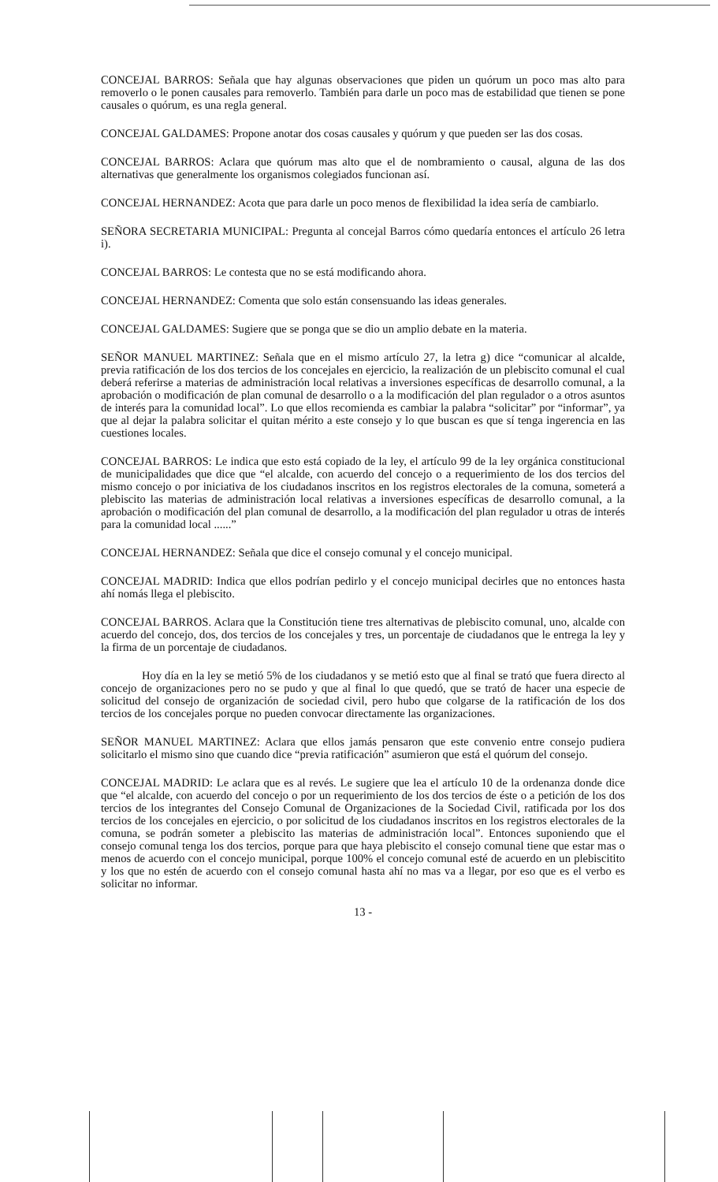CONCEJAL BARROS: Señala que hay algunas observaciones que piden un quórum un poco mas alto para removerlo o le ponen causales para removerlo. También para darle un poco mas de estabilidad que tienen se pone causales o quórum, es una regla general.
CONCEJAL GALDAMES: Propone anotar dos cosas causales y quórum y que pueden ser las dos cosas.
CONCEJAL BARROS: Aclara que quórum mas alto que el de nombramiento o causal, alguna de las dos alternativas que generalmente los organismos colegiados funcionan así.
CONCEJAL HERNANDEZ: Acota que para darle un poco menos de flexibilidad la idea sería de cambiarlo.
SEÑORA SECRETARIA MUNICIPAL: Pregunta al concejal Barros cómo quedaría entonces el artículo 26 letra i).
CONCEJAL BARROS: Le contesta que no se está modificando ahora.
CONCEJAL HERNANDEZ: Comenta que solo están consensuando las ideas generales.
CONCEJAL GALDAMES: Sugiere que se ponga que se dio un amplio debate en la materia.
SEÑOR MANUEL MARTINEZ: Señala que en el mismo artículo 27, la letra g) dice “comunicar al alcalde, previa ratificación de los dos tercios de los concejales en ejercicio, la realización de un plebiscito comunal el cual deberá referirse a materias de administración local relativas a inversiones específicas de desarrollo comunal, a la aprobación o modificación de plan comunal de desarrollo o a la modificación del plan regulador o a otros asuntos de interés para la comunidad local”. Lo que ellos recomienda es cambiar la palabra “solicitar” por “informar”, ya que al dejar la palabra solicitar el quitan mérito a este consejo y lo que buscan es que sí tenga ingerencia en las cuestiones locales.
CONCEJAL BARROS: Le indica que esto está copiado de la ley, el artículo 99 de la ley orgánica constitucional de municipalidades que dice que “el alcalde, con acuerdo del concejo o a requerimiento de los dos tercios del mismo concejo o por iniciativa de los ciudadanos inscritos en los registros electorales de la comuna, someterá a plebiscito las materias de administración local relativas a inversiones específicas de desarrollo comunal, a la aprobación o modificación del plan comunal de desarrollo, a la modificación del plan regulador u otras de interés para la comunidad local ......”
CONCEJAL HERNANDEZ: Señala que dice el consejo comunal y el concejo municipal.
CONCEJAL MADRID: Indica que ellos podrían pedirlo y el concejo municipal decirles que no entonces hasta ahí nomás llega el plebiscito.
CONCEJAL BARROS. Aclara que la Constitución tiene tres alternativas de plebiscito comunal, uno, alcalde con acuerdo del concejo, dos, dos tercios de los concejales y tres, un porcentaje de ciudadanos que le entrega la ley y la firma de un porcentaje de ciudadanos.
Hoy día en la ley se metió 5% de los ciudadanos y se metió esto que al final se trató que fuera directo al concejo de organizaciones pero no se pudo y que al final lo que quedó, que se trató de hacer una especie de solicitud del consejo de organización de sociedad civil, pero hubo que colgarse de la ratificación de los dos tercios de los concejales porque no pueden convocar directamente las organizaciones.
SEÑOR MANUEL MARTINEZ: Aclara que ellos jamás pensaron que este convenio entre consejo pudiera solicitarlo el mismo sino que cuando dice “previa ratificación” asumieron que está el quórum del consejo.
CONCEJAL MADRID: Le aclara que es al revés. Le sugiere que lea el artículo 10 de la ordenanza donde dice que “el alcalde, con acuerdo del concejo o por un requerimiento de los dos tercios de éste o a petición de los dos tercios de los integrantes del Consejo Comunal de Organizaciones de la Sociedad Civil, ratificada por los dos tercios de los concejales en ejercicio, o por solicitud de los ciudadanos inscritos en los registros electorales de la comuna, se podrán someter a plebiscito las materias de administración local”. Entonces suponiendo que el consejo comunal tenga los dos tercios, porque para que haya plebiscito el consejo comunal tiene que estar mas o menos de acuerdo con el concejo municipal, porque 100% el concejo comunal esté de acuerdo en un plebiscitito y los que no estén de acuerdo con el consejo comunal hasta ahí no mas va a llegar, por eso que es el verbo es solicitar no informar.
13 -